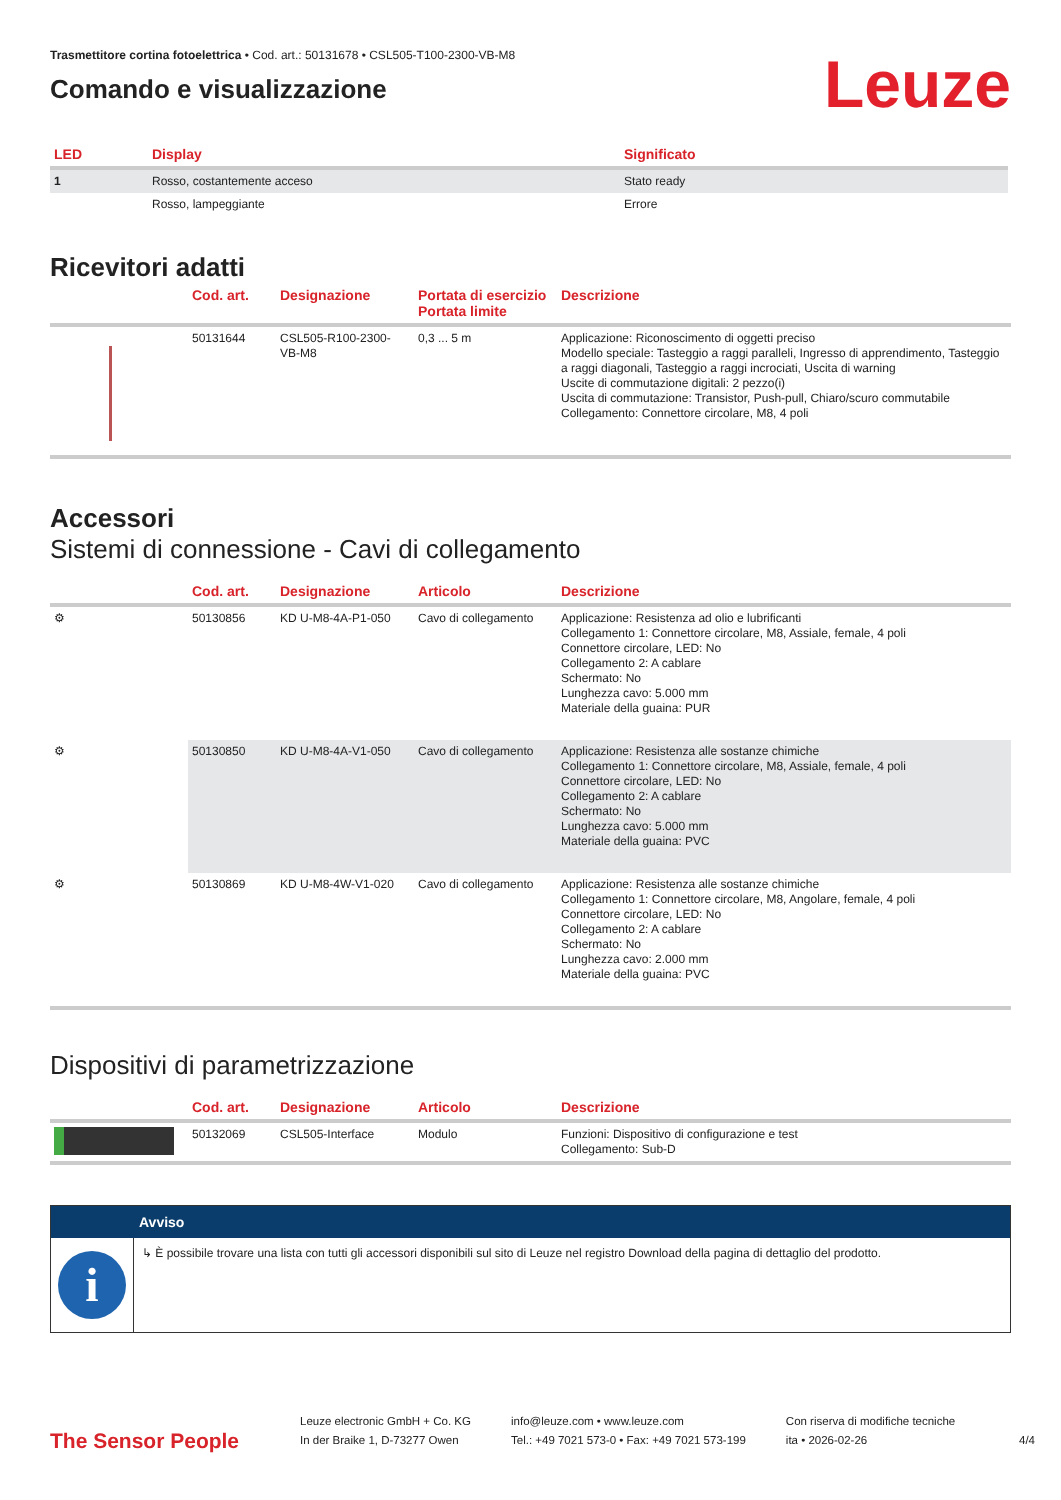Trasmettitore cortina fotoelettrica • Cod. art.: 50131678 • CSL505-T100-2300-VB-M8
Comando e visualizzazione
Leuze
| LED | Display | Significato |
| --- | --- | --- |
| 1 | Rosso, costantemente acceso | Stato ready |
| | Rosso, lampeggiante | Errore |
Ricevitori adatti
| | Cod. art. | Designazione | Portata di esercizio Portata limite | Descrizione |
| --- | --- | --- | --- | --- |
| | 50131644 | CSL505-R100-2300-VB-M8 | 0,3 ... 5 m | Applicazione: Riconoscimento di oggetti preciso Modello speciale: Tasteggio a raggi paralleli, Ingresso di apprendimento, Tasteggio a raggi diagonali, Tasteggio a raggi incrociati, Uscita di warning Uscite di commutazione digitali: 2 pezzo(i) Uscita di commutazione: Transistor, Push-pull, Chiaro/scuro commutabile Collegamento: Connettore circolare, M8, 4 poli |
Accessori
Sistemi di connessione - Cavi di collegamento
| | Cod. art. | Designazione | Articolo | Descrizione |
| --- | --- | --- | --- | --- |
| ⚙ | 50130856 | KD U-M8-4A-P1-050 | Cavo di collegamento | Applicazione: Resistenza ad olio e lubrificanti Collegamento 1: Connettore circolare, M8, Assiale, female, 4 poli Connettore circolare, LED: No Collegamento 2: A cablare Schermato: No Lunghezza cavo: 5.000 mm Materiale della guaina: PUR |
| ⚙ | 50130850 | KD U-M8-4A-V1-050 | Cavo di collegamento | Applicazione: Resistenza alle sostanze chimiche Collegamento 1: Connettore circolare, M8, Assiale, female, 4 poli Connettore circolare, LED: No Collegamento 2: A cablare Schermato: No Lunghezza cavo: 5.000 mm Materiale della guaina: PVC |
| ⚙ | 50130869 | KD U-M8-4W-V1-020 | Cavo di collegamento | Applicazione: Resistenza alle sostanze chimiche Collegamento 1: Connettore circolare, M8, Angolare, female, 4 poli Connettore circolare, LED: No Collegamento 2: A cablare Schermato: No Lunghezza cavo: 2.000 mm Materiale della guaina: PVC |
Dispositivi di parametrizzazione
| | Cod. art. | Designazione | Articolo | Descrizione |
| --- | --- | --- | --- | --- |
| | 50132069 | CSL505-Interface | Modulo | Funzioni: Dispositivo di configurazione e test Collegamento: Sub-D |
Avviso
i
↳ È possibile trovare una lista con tutti gli accessori disponibili sul sito di Leuze nel registro Download della pagina di dettaglio del prodotto.
The Sensor People
Leuze electronic GmbH + Co. KG
In der Braike 1, D-73277 Owen
info@leuze.com • www.leuze.com
Tel.: +49 7021 573-0 • Fax: +49 7021 573-199
Con riserva di modifiche tecniche
ita • 2026-02-26
4/4